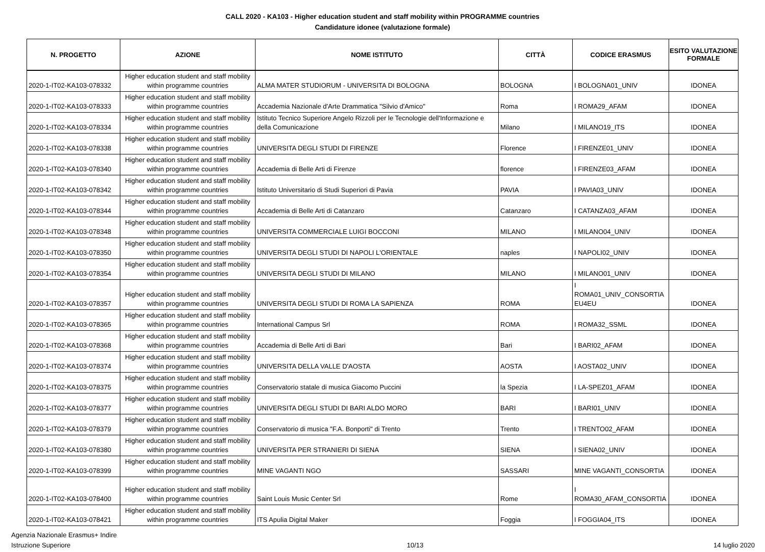CALL 2020 - KA103 - Higher education student and staff mobility within PROGRAMME countries
Candidature idonee (valutazione formale)
| N. PROGETTO | AZIONE | NOME ISTITUTO | CITTÀ | CODICE ERASMUS | ESITO VALUTAZIONE FORMALE |
| --- | --- | --- | --- | --- | --- |
| 2020-1-IT02-KA103-078332 | Higher education student and staff mobility within programme countries | ALMA MATER STUDIORUM - UNIVERSITA DI BOLOGNA | BOLOGNA | I BOLOGNA01_UNIV | IDONEA |
| 2020-1-IT02-KA103-078333 | Higher education student and staff mobility within programme countries | Accademia Nazionale d'Arte Drammatica "Silvio d'Amico" | Roma | I ROMA29_AFAM | IDONEA |
| 2020-1-IT02-KA103-078334 | Higher education student and staff mobility within programme countries | Istituto Tecnico Superiore Angelo Rizzoli per le Tecnologie dell'Informazione e della Comunicazione | Milano | I MILANO19_ITS | IDONEA |
| 2020-1-IT02-KA103-078338 | Higher education student and staff mobility within programme countries | UNIVERSITA DEGLI STUDI DI FIRENZE | Florence | I FIRENZE01_UNIV | IDONEA |
| 2020-1-IT02-KA103-078340 | Higher education student and staff mobility within programme countries | Accademia di Belle Arti di Firenze | florence | I FIRENZE03_AFAM | IDONEA |
| 2020-1-IT02-KA103-078342 | Higher education student and staff mobility within programme countries | Istituto Universitario di Studi Superiori di Pavia | PAVIA | I PAVIA03_UNIV | IDONEA |
| 2020-1-IT02-KA103-078344 | Higher education student and staff mobility within programme countries | Accademia di Belle Arti di Catanzaro | Catanzaro | I CATANZA03_AFAM | IDONEA |
| 2020-1-IT02-KA103-078348 | Higher education student and staff mobility within programme countries | UNIVERSITA COMMERCIALE LUIGI BOCCONI | MILANO | I MILANO04_UNIV | IDONEA |
| 2020-1-IT02-KA103-078350 | Higher education student and staff mobility within programme countries | UNIVERSITA DEGLI STUDI DI NAPOLI L'ORIENTALE | naples | I NAPOLI02_UNIV | IDONEA |
| 2020-1-IT02-KA103-078354 | Higher education student and staff mobility within programme countries | UNIVERSITA DEGLI STUDI DI MILANO | MILANO | I MILANO01_UNIV | IDONEA |
| 2020-1-IT02-KA103-078357 | Higher education student and staff mobility within programme countries | UNIVERSITA DEGLI STUDI DI ROMA LA SAPIENZA | ROMA | I ROMA01_UNIV_CONSORTIA EU4EU | IDONEA |
| 2020-1-IT02-KA103-078365 | Higher education student and staff mobility within programme countries | International Campus Srl | ROMA | I ROMA32_SSML | IDONEA |
| 2020-1-IT02-KA103-078368 | Higher education student and staff mobility within programme countries | Accademia di Belle Arti di Bari | Bari | I BARI02_AFAM | IDONEA |
| 2020-1-IT02-KA103-078374 | Higher education student and staff mobility within programme countries | UNIVERSITA DELLA VALLE D'AOSTA | AOSTA | I AOSTA02_UNIV | IDONEA |
| 2020-1-IT02-KA103-078375 | Higher education student and staff mobility within programme countries | Conservatorio statale di musica Giacomo Puccini | la Spezia | I LA-SPEZ01_AFAM | IDONEA |
| 2020-1-IT02-KA103-078377 | Higher education student and staff mobility within programme countries | UNIVERSITA DEGLI STUDI DI BARI ALDO MORO | BARI | I BARI01_UNIV | IDONEA |
| 2020-1-IT02-KA103-078379 | Higher education student and staff mobility within programme countries | Conservatorio di musica "F.A. Bonporti" di Trento | Trento | I TRENTO02_AFAM | IDONEA |
| 2020-1-IT02-KA103-078380 | Higher education student and staff mobility within programme countries | UNIVERSITA PER STRANIERI DI SIENA | SIENA | I SIENA02_UNIV | IDONEA |
| 2020-1-IT02-KA103-078399 | Higher education student and staff mobility within programme countries | MINE VAGANTI NGO | SASSARI | MINE VAGANTI_CONSORTIA | IDONEA |
| 2020-1-IT02-KA103-078400 | Higher education student and staff mobility within programme countries | Saint Louis Music Center Srl | Rome | I ROMA30_AFAM_CONSORTIA | IDONEA |
| 2020-1-IT02-KA103-078421 | Higher education student and staff mobility within programme countries | ITS Apulia Digital Maker | Foggia | I FOGGIA04_ITS | IDONEA |
Agenzia Nazionale Erasmus+ Indire
Istruzione Superiore
10/13 14 luglio 2020